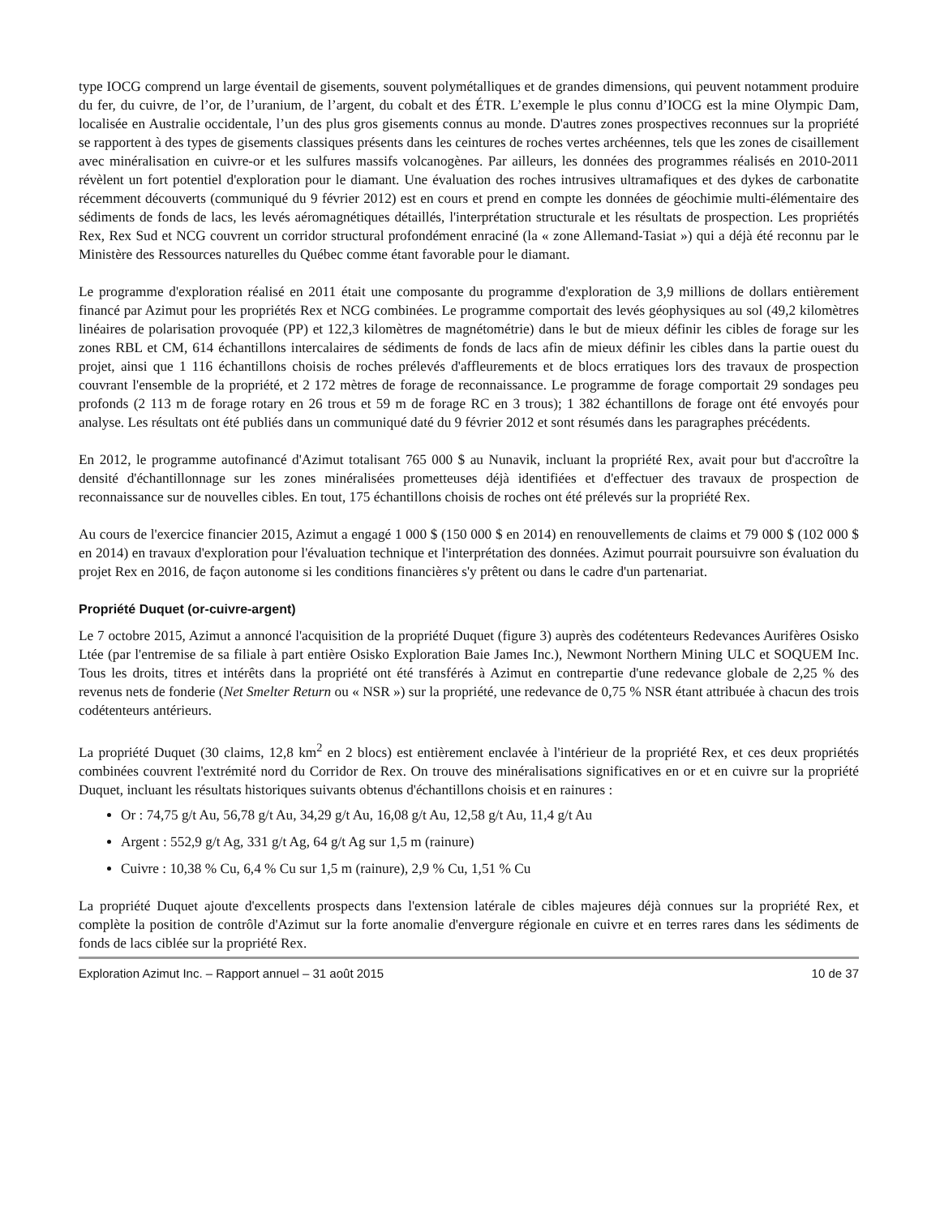type IOCG comprend un large éventail de gisements, souvent polymétalliques et de grandes dimensions, qui peuvent notamment produire du fer, du cuivre, de l’or, de l’uranium, de l’argent, du cobalt et des ÉTR. L’exemple le plus connu d’IOCG est la mine Olympic Dam, localisée en Australie occidentale, l’un des plus gros gisements connus au monde. D'autres zones prospectives reconnues sur la propriété se rapportent à des types de gisements classiques présents dans les ceintures de roches vertes archéennes, tels que les zones de cisaillement avec minéralisation en cuivre-or et les sulfures massifs volcanogènes. Par ailleurs, les données des programmes réalisés en 2010-2011 révèlent un fort potentiel d'exploration pour le diamant. Une évaluation des roches intrusives ultramafiques et des dykes de carbonatite récemment découverts (communiqué du 9 février 2012) est en cours et prend en compte les données de géochimie multi-élémentaire des sédiments de fonds de lacs, les levés aéromagnétiques détaillés, l'interprétation structurale et les résultats de prospection. Les propriétés Rex, Rex Sud et NCG couvrent un corridor structural profondément enraciné (la « zone Allemand-Tasiat ») qui a déjà été reconnu par le Ministère des Ressources naturelles du Québec comme étant favorable pour le diamant.
Le programme d'exploration réalisé en 2011 était une composante du programme d'exploration de 3,9 millions de dollars entièrement financé par Azimut pour les propriétés Rex et NCG combinées. Le programme comportait des levés géophysiques au sol (49,2 kilomètres linéaires de polarisation provoquée (PP) et 122,3 kilomètres de magnétométrie) dans le but de mieux définir les cibles de forage sur les zones RBL et CM, 614 échantillons intercalaires de sédiments de fonds de lacs afin de mieux définir les cibles dans la partie ouest du projet, ainsi que 1 116 échantillons choisis de roches prélevés d'affleurements et de blocs erratiques lors des travaux de prospection couvrant l'ensemble de la propriété, et 2 172 mètres de forage de reconnaissance. Le programme de forage comportait 29 sondages peu profonds (2 113 m de forage rotary en 26 trous et 59 m de forage RC en 3 trous); 1 382 échantillons de forage ont été envoyés pour analyse. Les résultats ont été publiés dans un communiqué daté du 9 février 2012 et sont résumés dans les paragraphes précédents.
En 2012, le programme autofinancé d'Azimut totalisant 765 000 $ au Nunavik, incluant la propriété Rex, avait pour but d'accroître la densité d'échantillonnage sur les zones minéralisées prometteuses déjà identifiées et d'effectuer des travaux de prospection de reconnaissance sur de nouvelles cibles. En tout, 175 échantillons choisis de roches ont été prélevés sur la propriété Rex.
Au cours de l'exercice financier 2015, Azimut a engagé 1 000 $ (150 000 $ en 2014) en renouvellements de claims et 79 000 $ (102 000 $ en 2014) en travaux d'exploration pour l'évaluation technique et l'interprétation des données. Azimut pourrait poursuivre son évaluation du projet Rex en 2016, de façon autonome si les conditions financières s'y prêtent ou dans le cadre d'un partenariat.
Propriété Duquet (or-cuivre-argent)
Le 7 octobre 2015, Azimut a annoncé l'acquisition de la propriété Duquet (figure 3) auprès des codétenteurs Redevances Aurifères Osisko Ltée (par l'entremise de sa filiale à part entière Osisko Exploration Baie James Inc.), Newmont Northern Mining ULC et SOQUEM Inc. Tous les droits, titres et intérêts dans la propriété ont été transférés à Azimut en contrepartie d'une redevance globale de 2,25 % des revenus nets de fonderie (Net Smelter Return ou « NSR ») sur la propriété, une redevance de 0,75 % NSR étant attribuée à chacun des trois codétenteurs antérieurs.
La propriété Duquet (30 claims, 12,8 km<sup>2</sup> en 2 blocs) est entièrement enclavée à l'intérieur de la propriété Rex, et ces deux propriétés combinées couvrent l'extrémité nord du Corridor de Rex. On trouve des minéralisations significatives en or et en cuivre sur la propriété Duquet, incluant les résultats historiques suivants obtenus d'échantillons choisis et en rainures :
Or : 74,75 g/t Au, 56,78 g/t Au, 34,29 g/t Au, 16,08 g/t Au, 12,58 g/t Au, 11,4 g/t Au
Argent : 552,9 g/t Ag, 331 g/t Ag, 64 g/t Ag sur 1,5 m (rainure)
Cuivre : 10,38 % Cu, 6,4 % Cu sur 1,5 m (rainure), 2,9 % Cu, 1,51 % Cu
La propriété Duquet ajoute d'excellents prospects dans l'extension latérale de cibles majeures déjà connues sur la propriété Rex, et complète la position de contrôle d'Azimut sur la forte anomalie d'envergure régionale en cuivre et en terres rares dans les sédiments de fonds de lacs ciblée sur la propriété Rex.
Exploration Azimut Inc. – Rapport annuel – 31 août 2015 10 de 37